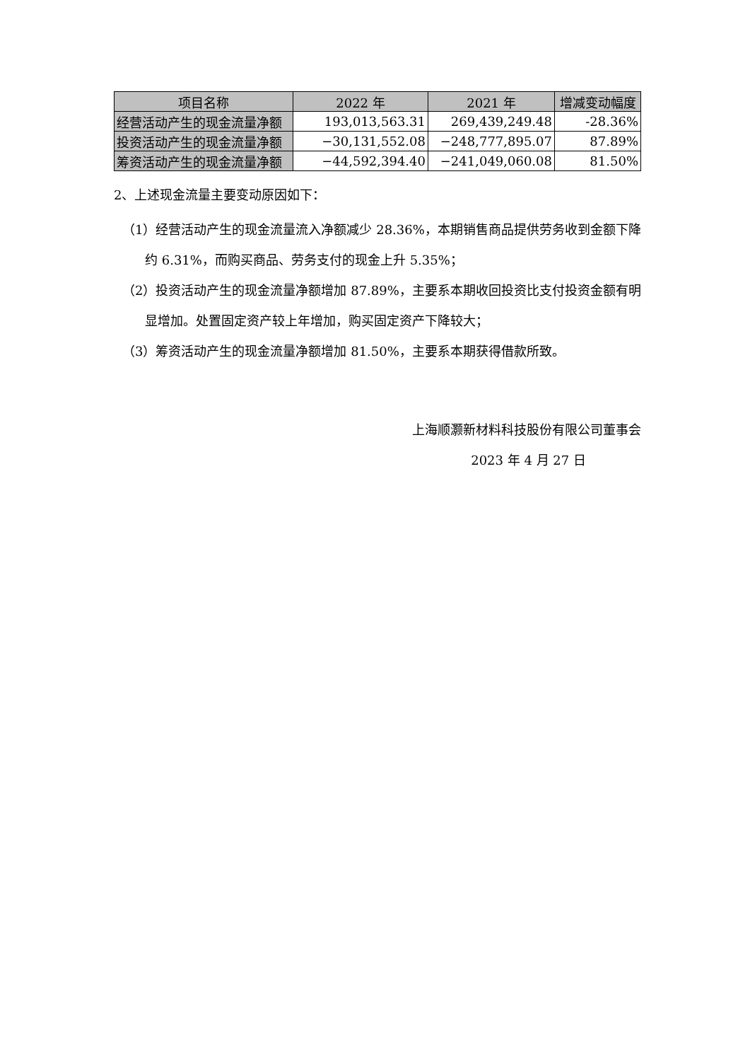| 项目名称 | 2022 年 | 2021 年 | 增减变动幅度 |
| --- | --- | --- | --- |
| 经营活动产生的现金流量净额 | 193,013,563.31 | 269,439,249.48 | -28.36% |
| 投资活动产生的现金流量净额 | −30,131,552.08 | −248,777,895.07 | 87.89% |
| 筹资活动产生的现金流量净额 | −44,592,394.40 | −241,049,060.08 | 81.50% |
2、上述现金流量主要变动原因如下：
（1）经营活动产生的现金流量流入净额减少 28.36%，本期销售商品提供劳务收到金额下降约 6.31%，而购买商品、劳务支付的现金上升 5.35%；
（2）投资活动产生的现金流量净额增加 87.89%，主要系本期收回投资比支付投资金额有明显增加。处置固定资产较上年增加，购买固定资产下降较大；
（3）筹资活动产生的现金流量净额增加 81.50%，主要系本期获得借款所致。
上海顺灏新材料科技股份有限公司董事会
2023 年 4 月 27 日